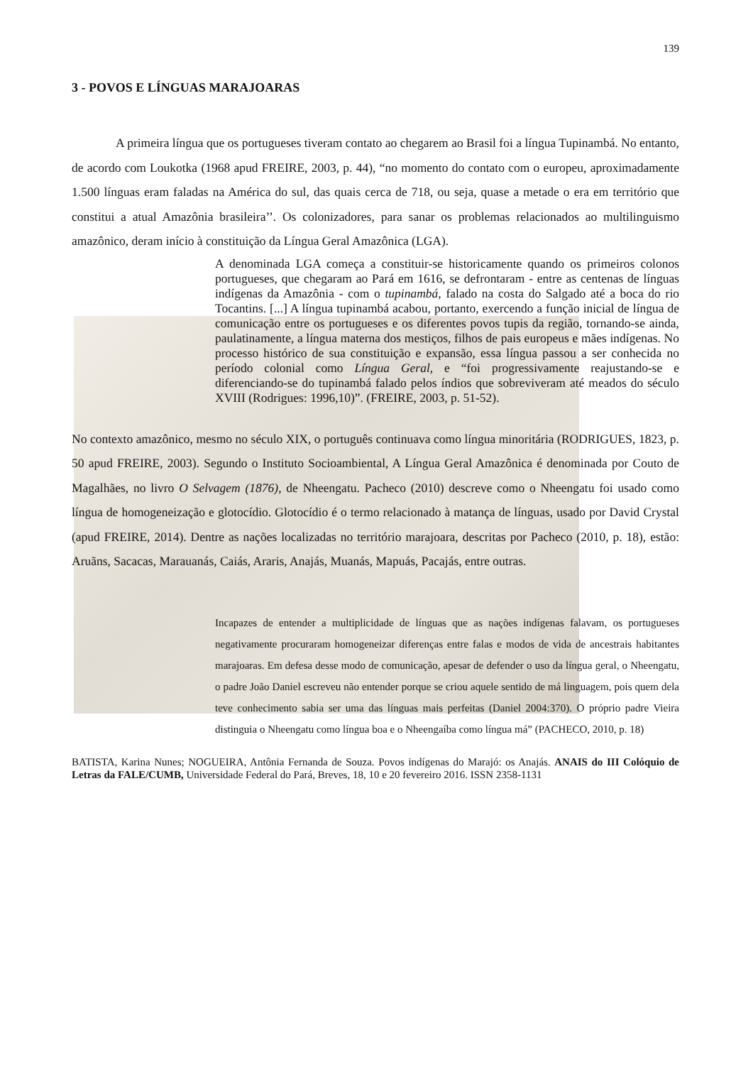139
3 - POVOS E LÍNGUAS MARAJOARAS
A primeira língua que os portugueses tiveram contato ao chegarem ao Brasil foi a língua Tupinambá. No entanto, de acordo com Loukotka (1968 apud FREIRE, 2003, p. 44), “no momento do contato com o europeu, aproximadamente 1.500 línguas eram faladas na América do sul, das quais cerca de 718, ou seja, quase a metade o era em território que constitui a atual Amazônia brasileira’’. Os colonizadores, para sanar os problemas relacionados ao multilinguismo amazônico, deram início à constituição da Língua Geral Amazônica (LGA).
A denominada LGA começa a constituir-se historicamente quando os primeiros colonos portugueses, que chegaram ao Pará em 1616, se defrontaram - entre as centenas de línguas indígenas da Amazônia - com o tupinambá, falado na costa do Salgado até a boca do rio Tocantins. [...] A língua tupinambá acabou, portanto, exercendo a função inicial de língua de comunicação entre os portugueses e os diferentes povos tupis da região, tornando-se ainda, paulatinamente, a língua materna dos mestiços, filhos de pais europeus e mães indígenas. No processo histórico de sua constituição e expansão, essa língua passou a ser conhecida no período colonial como Língua Geral, e “foi progressivamente reajustando-se e diferenciando-se do tupinambá falado pelos índios que sobreviveram até meados do século XVIII (Rodrigues: 1996,10)”. (FREIRE, 2003, p. 51-52).
No contexto amazônico, mesmo no século XIX, o português continuava como língua minoritária (RODRIGUES, 1823, p. 50 apud FREIRE, 2003). Segundo o Instituto Socioambiental, A Língua Geral Amazônica é denominada por Couto de Magalhães, no livro O Selvagem (1876), de Nheengatu. Pacheco (2010) descreve como o Nheengatu foi usado como língua de homogeneização e glotocídio. Glotocídio é o termo relacionado à matança de línguas, usado por David Crystal (apud FREIRE, 2014). Dentre as nações localizadas no território marajoara, descritas por Pacheco (2010, p. 18), estão: Aruãns, Sacacas, Marauanás, Caiás, Araris, Anajás, Muanás, Mapuás, Pacajás, entre outras.
Incapazes de entender a multiplicidade de línguas que as nações indígenas falavam, os portugueses negativamente procuraram homogeneizar diferenças entre falas e modos de vida de ancestrais habitantes marajoaras. Em defesa desse modo de comunicação, apesar de defender o uso da língua geral, o Nheengatu, o padre João Daniel escreveu não entender porque se criou aquele sentido de má linguagem, pois quem dela teve conhecimento sabia ser uma das línguas mais perfeitas (Daniel 2004:370). O próprio padre Vieira distinguia o Nheengatu como língua boa e o Nheengaíba como língua má” (PACHECO, 2010, p. 18)
BATISTA, Karina Nunes; NOGUEIRA, Antônia Fernanda de Souza. Povos indígenas do Marajó: os Anajás. ANAIS do III Colóquio de Letras da FALE/CUMB, Universidade Federal do Pará, Breves, 18, 10 e 20 fevereiro 2016. ISSN 2358-1131